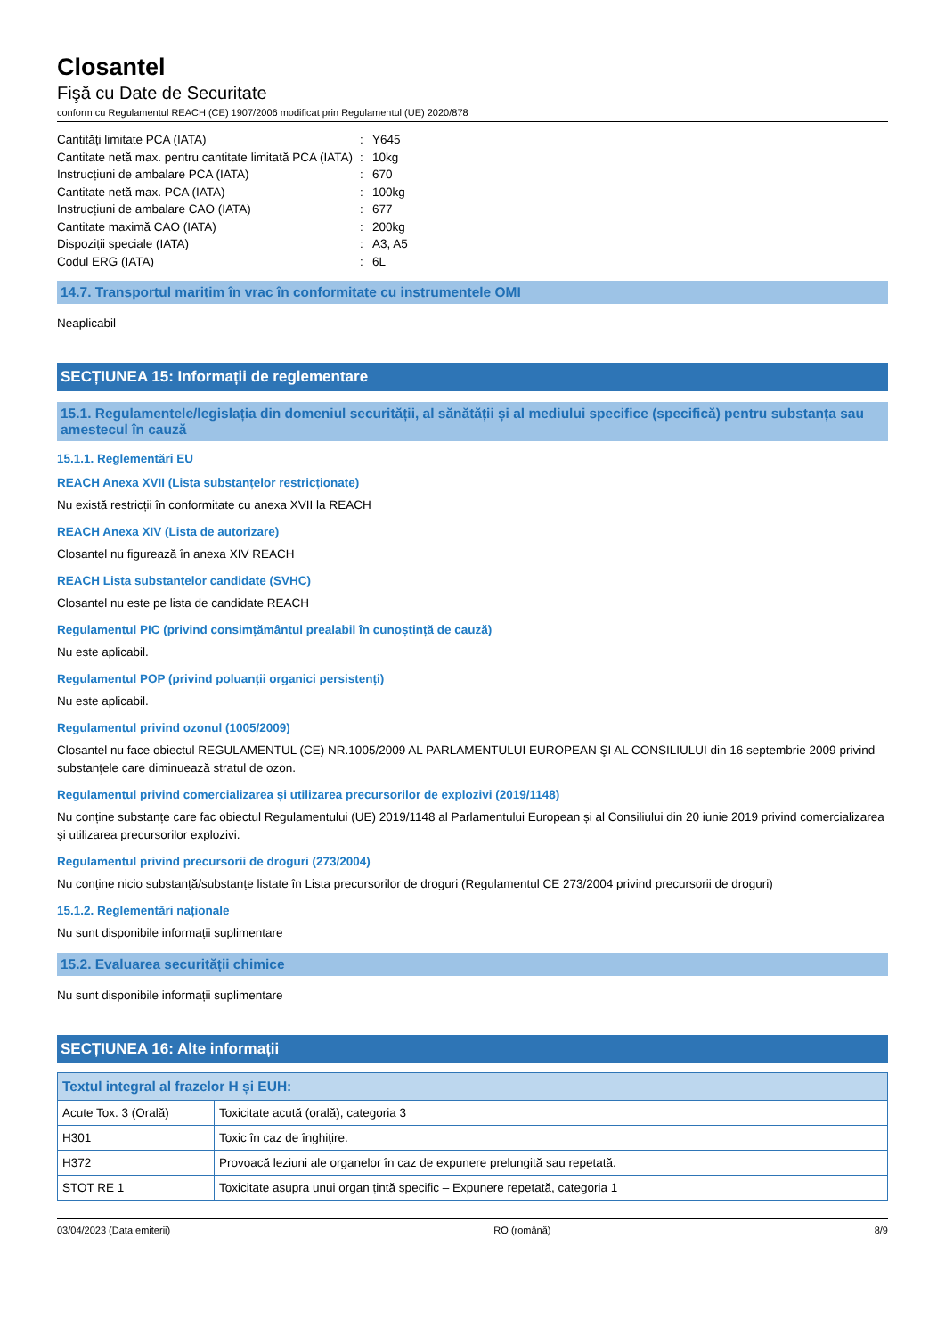Closantel
Fişă cu Date de Securitate
conform cu Regulamentul REACH (CE) 1907/2006 modificat prin Regulamentul (UE) 2020/878
Cantități limitate PCA (IATA): Y645
Cantitate netă max. pentru cantitate limitată PCA (IATA): 10kg
Instrucțiuni de ambalare PCA (IATA): 670
Cantitate netă max. PCA (IATA): 100kg
Instrucțiuni de ambalare CAO (IATA): 677
Cantitate maximă CAO (IATA): 200kg
Dispoziții speciale (IATA): A3, A5
Codul ERG (IATA): 6L
14.7. Transportul maritim în vrac în conformitate cu instrumentele OMI
Neaplicabil
SECȚIUNEA 15: Informații de reglementare
15.1. Regulamentele/legislația din domeniul securității, al sănătății și al mediului specifice (specifică) pentru substanța sau amestecul în cauză
15.1.1. Reglementări EU
REACH Anexa XVII (Lista substanțelor restricționate)
Nu există restricții în conformitate cu anexa XVII la REACH
REACH Anexa XIV (Lista de autorizare)
Closantel nu figurează în anexa XIV REACH
REACH Lista substanțelor candidate (SVHC)
Closantel nu este pe lista de candidate REACH
Regulamentul PIC (privind consimțământul prealabil în cunoștință de cauză)
Nu este aplicabil.
Regulamentul POP (privind poluanții organici persistenți)
Nu este aplicabil.
Regulamentul privind ozonul (1005/2009)
Closantel nu face obiectul REGULAMENTUL (CE) NR.1005/2009 AL PARLAMENTULUI EUROPEAN ŞI AL CONSILIULUI din 16 septembrie 2009 privind substanţele care diminuează stratul de ozon.
Regulamentul privind comercializarea și utilizarea precursorilor de explozivi (2019/1148)
Nu conține substanțe care fac obiectul Regulamentului (UE) 2019/1148 al Parlamentului European și al Consiliului din 20 iunie 2019 privind comercializarea și utilizarea precursorilor explozivi.
Regulamentul privind precursorii de droguri (273/2004)
Nu conține nicio substanță/substanțe listate în Lista precursorilor de droguri (Regulamentul CE 273/2004 privind precursorii de droguri)
15.1.2. Reglementări naționale
Nu sunt disponibile informații suplimentare
15.2. Evaluarea securității chimice
Nu sunt disponibile informații suplimentare
SECȚIUNEA 16: Alte informații
| Textul integral al frazelor H și EUH: | |
| --- | --- |
| Acute Tox. 3 (Orală) | Toxicitate acută (orală), categoria 3 |
| H301 | Toxic în caz de înghiţire. |
| H372 | Provoacă leziuni ale organelor în caz de expunere prelungită sau repetată. |
| STOT RE 1 | Toxicitate asupra unui organ țintă specific – Expunere repetată, categoria 1 |
03/04/2023 (Data emiterii) RO (română) 8/9